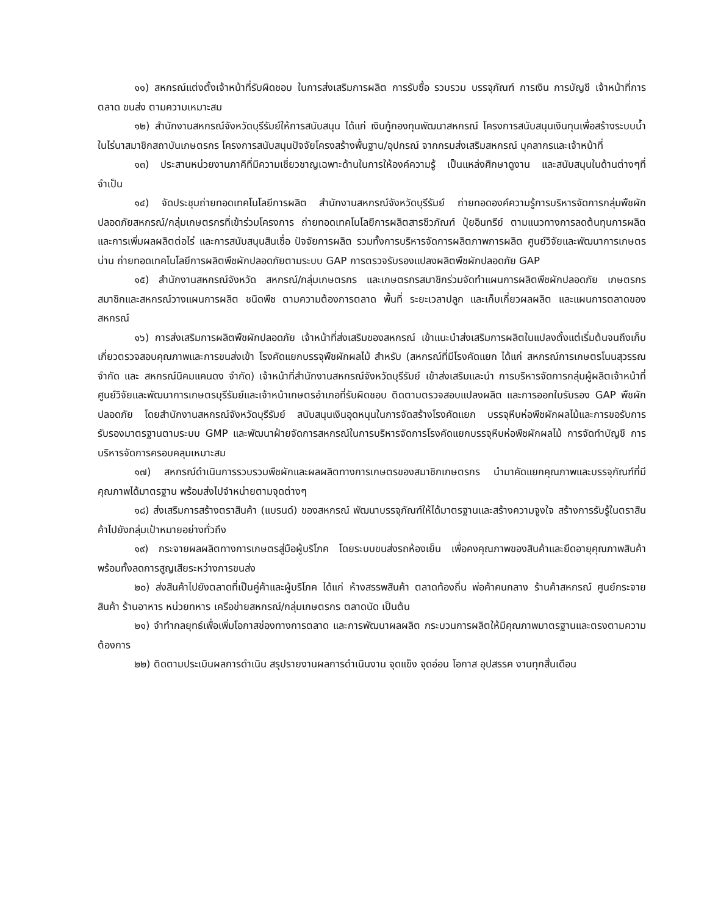๑๑) สหกรณ์แต่งตั้งเจ้าหน้าที่รับผิดชอบ ในการส่งเสริมการผลิต การรับซื้อ รวบรวม บรรจุภัณฑ์ การเงิน การบัญชี เจ้าหน้าที่การตลาด ขนส่ง ตามความเหมาะสม
๑๒) สำนักงานสหกรณ์จังหวัดบุรีรัมย์ให้การสนับสนุน ได้แก่ เงินกู้กองทุนพัฒนาสหกรณ์ โครงการสนับสนุนเงินทุนเพื่อสร้างระบบน้ำในไร่นาสมาชิกสถาบันเกษตรกร โครงการสนับสนุนปัจจัยโครงสร้างพื้นฐาน/อุปกรณ์ จากกรมส่งเสริมสหกรณ์ บุคลากรและเจ้าหน้าที่
๑๓) ประสานหน่วยงานภาคีที่มีความเชี่ยวชาญเฉพาะด้านในการให้องค์ความรู้ เป็นแหล่งศึกษาดูงาน และสนับสนุนในด้านต่างๆที่จำเป็น
๑๔) จัดประชุมถ่ายทอดเทคโนโลยีการผลิต สำนักงานสหกรณ์จังหวัดบุรีรัมย์ ถ่ายทอดองค์ความรู้การบริหารจัดการกลุ่มพืชผักปลอดภัยสหกรณ์/กลุ่มเกษตรกรที่เข้าร่วมโครงการ ถ่ายทอดเทคโนโลยีการผลิตสารชีวภัณฑ์ ปุ๋ยอินทรีย์ ตามแนวทางการลดต้นทุนการผลิต และการเพิ่มผลผลิตต่อไร่ และการสนับสนุนสินเชื่อ ปัจจัยการผลิต รวมทั้งการบริหารจัดการผลิตภาพการผลิต ศูนย์วิจัยและพัฒนาการเกษตรน่าน ถ่ายทอดเทคโนโลยีการผลิตพืชผักปลอดภัยตามระบบ GAP การตรวจรับรองแปลงผลิตพืชผักปลอดภัย GAP
๑๕) สำนักงานสหกรณ์จังหวัด สหกรณ์/กลุ่มเกษตรกร และเกษตรกรสมาชิกร่วมจัดทำแผนการผลิตพืชผักปลอดภัย เกษตรกรสมาชิกและสหกรณ์วางแผนการผลิต ชนิดพืช ตามความต้องการตลาด พื้นที่ ระยะเวลาปลูก และเก็บเกี่ยวผลผลิต และแผนการตลาดของสหกรณ์
๑๖) การส่งเสริมการผลิตพืชผักปลอดภัย เจ้าหน้าที่ส่งเสริมของสหกรณ์ เข้าแนะนำส่งเสริมการผลิตในแปลงตั้งแต่เริ่มต้นจนถึงเก็บเกี่ยวตรวจสอบคุณภาพและการขนส่งเข้า โรงคัดแยกบรรจุพืชผักผลไม้ สำหรับ (สหกรณ์ที่มีโรงคัดแยก ได้แก่ สหกรณ์การเกษตรโนนสุวรรณ จำกัด และ สหกรณ์นิคมแคนดง จำกัด) เจ้าหน้าที่สำนักงานสหกรณ์จังหวัดบุรีรัมย์ เข้าส่งเสริมและนำ การบริหารจัดการกลุ่มผู้ผลิตเจ้าหน้าที่ศูนย์วิจัยและพัฒนาการเกษตรบุรีรัมย์และเจ้าหน้าเกษตรอำเภอที่รับผิดชอบ ติดตามตรวจสอบแปลงผลิต และการออกใบรับรอง GAP พืชผักปลอดภัย โดยสำนักงานสหกรณ์จังหวัดบุรีรัมย์ สนับสนุนเงินอุดหนุนในการจัดสร้างโรงคัดแยก บรรจุหีบห่อพืชผักผลไม้และการขอรับการรับรองมาตรฐานตามระบบ GMP และพัฒนาฝ่ายจัดการสหกรณ์ในการบริหารจัดการโรงคัดแยกบรรจุหีบห่อพืชผักผลไม้ การจัดทำบัญชี การบริหารจัดการครอบคลุมเหมาะสม
๑๗) สหกรณ์ดำเนินการรวบรวมพืชผักและผลผลิตทางการเกษตรของสมาชิกเกษตรกร นำมาคัดแยกคุณภาพและบรรจุภัณฑ์ที่มีคุณภาพได้มาตรฐาน พร้อมส่งไปจำหน่ายตามจุดต่างๆ
๑๘) ส่งเสริมการสร้างตราสินค้า (แบรนด์) ของสหกรณ์ พัฒนาบรรจุภัณฑ์ให้ได้มาตรฐานและสร้างความจูงใจ สร้างการรับรู้ในตราสินค้าไปยังกลุ่มเป้าหมายอย่างทั่วถึง
๑๙) กระจายผลผลิตทางการเกษตรสู่มือผู้บริโภค โดยระบบขนส่งรถห้องเย็น เพื่อคงคุณภาพของสินค้าและยืดอายุคุณภาพสินค้า พร้อมทั้งลดการสูญเสียระหว่างการขนส่ง
๒๐) ส่งสินค้าไปยังตลาดที่เป็นคู่ค้าและผู้บริโภค ได้แก่ ห้างสรรพสินค้า ตลาดท้องถิ่น พ่อค้าคนกลาง ร้านค้าสหกรณ์ ศูนย์กระจายสินค้า ร้านอาหาร หน่วยทหาร เครือข่ายสหกรณ์/กลุ่มเกษตรกร ตลาดนัด เป็นต้น
๒๑) จำทำกลยุทธ์เพื่อเพิ่มโอกาสช่องทางการตลาด และการพัฒนาผลผลิต กระบวนการผลิตให้มีคุณภาพมาตรฐานและตรงตามความต้องการ
๒๒) ติดตามประเมินผลการดำเนิน สรุปรายงานผลการดำเนินงาน จุดแข็ง จุดอ่อน โอกาส อุปสรรค งานทุกสิ้นเดือน